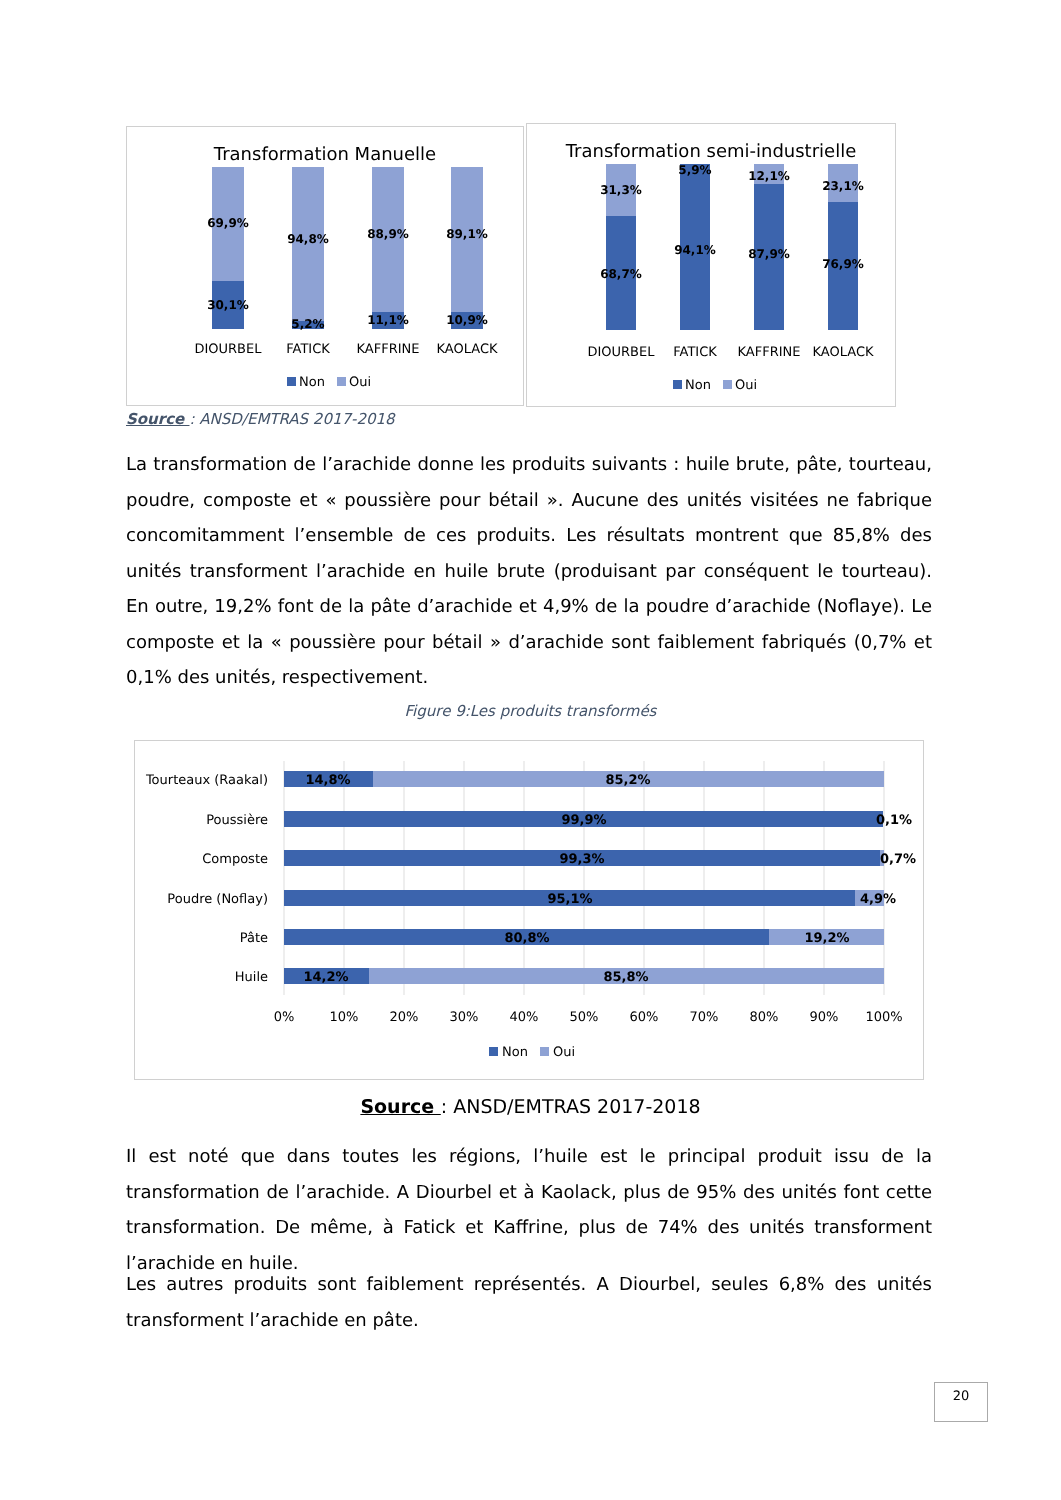Transformation Manuelle
69,9%
30,1%
94,8%
5,2%
88,9%
11,1%
89,1%
10,9%
DIOURBEL
FATICK
KAFFRINE
KAOLACK
Non
Oui
Transformation semi-industrielle
31,3%
68,7%
5,9%
94,1%
12,1%
87,9%
23,1%
76,9%
DIOURBEL
FATICK
KAFFRINE
KAOLACK
Non
Oui
Source : ANSD/EMTRAS 2017-2018
La transformation de l’arachide donne les produits suivants : huile brute, pâte, tourteau, poudre, composte et « poussière pour bétail ». Aucune des unités visitées ne fabrique concomitamment l’ensemble de ces produits. Les résultats montrent que 85,8% des unités transforment l’arachide en huile brute (produisant par conséquent le tourteau). En outre, 19,2% font de la pâte d’arachide et 4,9% de la poudre d’arachide (Noflaye). Le composte et la « poussière pour bétail » d’arachide sont faiblement fabriqués (0,7% et 0,1% des unités, respectivement.
Figure 9:Les produits transformés
Tourteaux (Raakal)
Poussière
Composte
Poudre (Noflay)
Pâte
Huile
14,8%
85,2%
99,9%
0,1%
99,3%
0,7%
95,1%
4,9%
80,8%
19,2%
14,2%
85,8%
0%
10%
20%
30%
40%
50%
60%
70%
80%
90%
100%
Non
Oui
Source : ANSD/EMTRAS 2017-2018
Il est noté que dans toutes les régions, l’huile est le principal produit issu de la transformation de l’arachide. A Diourbel et à Kaolack, plus de 95% des unités font cette transformation. De même, à Fatick et Kaffrine, plus de 74% des unités transforment l’arachide en huile.
Les autres produits sont faiblement représentés. A Diourbel, seules 6,8% des unités transforment l’arachide en pâte.
20